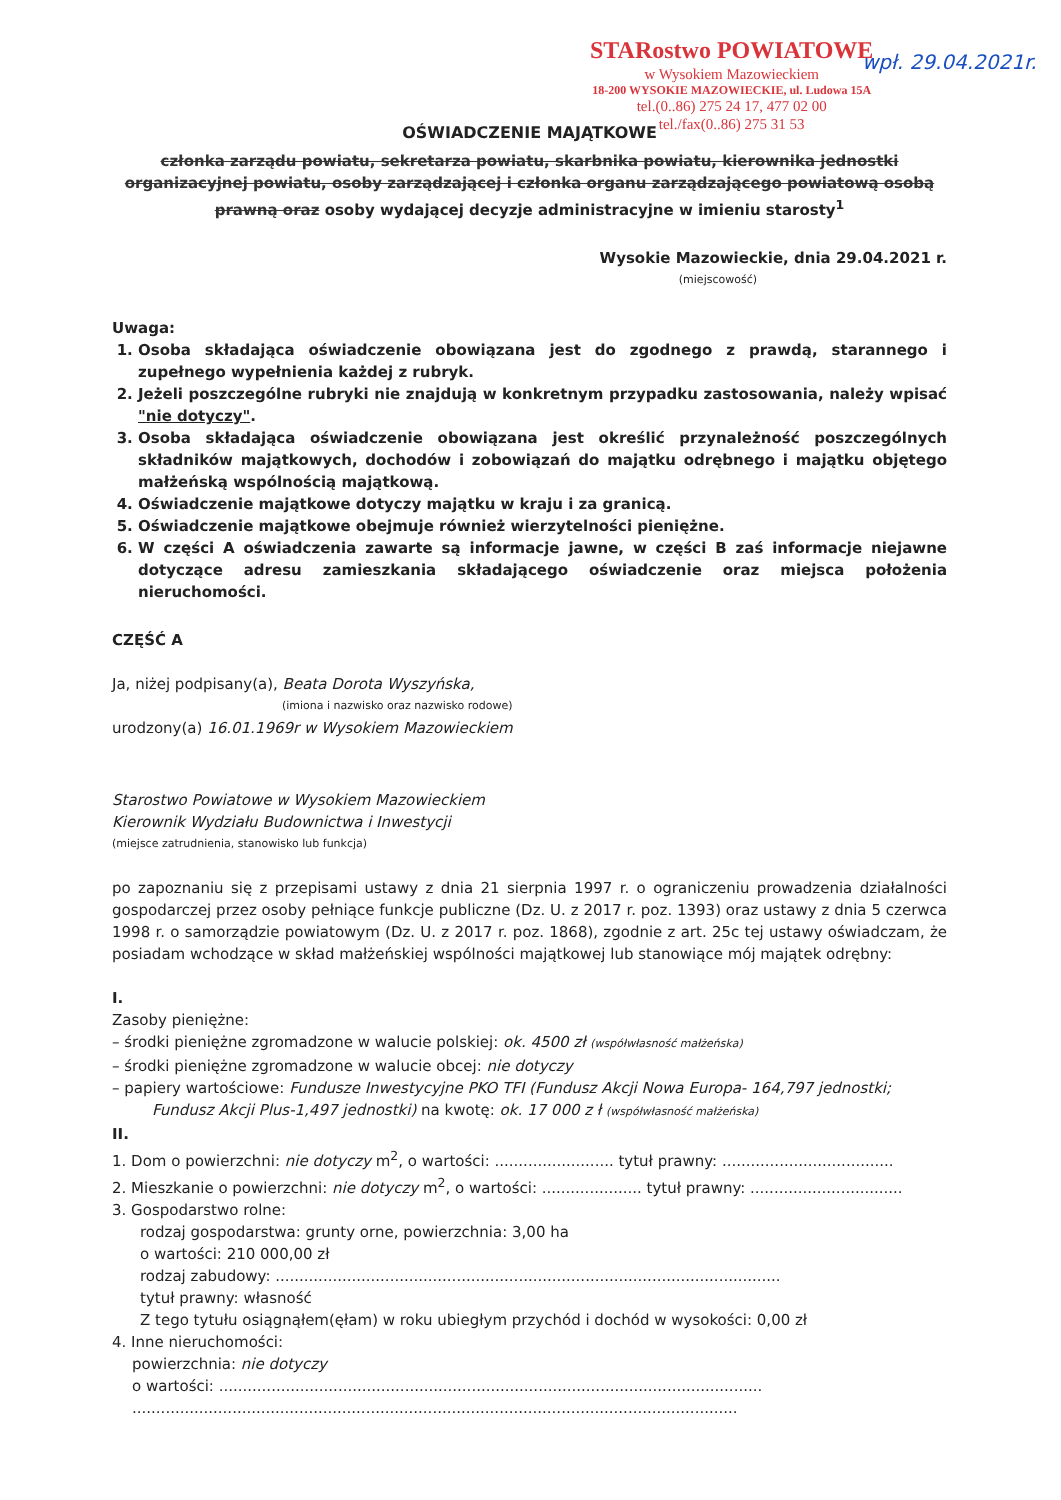STARostwo POWIATOWE
w Wysokiem Mazowieckiem
18-200 WYSOKIE MAZOWIECKIE, ul. Ludowa 15A
tel.(0..86) 275 24 17, 477 02 00
tel./fax(0..86) 275 31 53
wpł. 29.04.2021r.
OŚWIADCZENIE MAJĄTKOWE
członka zarządu powiatu, sekretarza powiatu, skarbnika powiatu, kierownika jednostki organizacyjnej powiatu, osoby zarządzającej i członka organu zarządzającego powiatową osobą prawną oraz osoby wydającej decyzje administracyjne w imieniu starosty<sup>1</sup>
Wysokie Mazowieckie, dnia 29.04.2021 r.
(miejscowość)
Uwaga:
1. Osoba składająca oświadczenie obowiązana jest do zgodnego z prawdą, starannego i zupełnego wypełnienia każdej z rubryk.
2. Jeżeli poszczególne rubryki nie znajdują w konkretnym przypadku zastosowania, należy wpisać "nie dotyczy".
3. Osoba składająca oświadczenie obowiązana jest określić przynależność poszczególnych składników majątkowych, dochodów i zobowiązań do majątku odrębnego i majątku objętego małżeńską wspólnością majątkową.
4. Oświadczenie majątkowe dotyczy majątku w kraju i za granicą.
5. Oświadczenie majątkowe obejmuje również wierzytelności pieniężne.
6. W części A oświadczenia zawarte są informacje jawne, w części B zaś informacje niejawne dotyczące adresu zamieszkania składającego oświadczenie oraz miejsca położenia nieruchomości.
CZĘŚĆ A
Ja, niżej podpisany(a), Beata Dorota Wyszyńska,
(imiona i nazwisko oraz nazwisko rodowe)
urodzony(a) 16.01.1969r w Wysokiem Mazowieckiem
Starostwo Powiatowe w Wysokiem Mazowieckiem
Kierownik Wydziału Budownictwa i Inwestycji
(miejsce zatrudnienia, stanowisko lub funkcja)
po zapoznaniu się z przepisami ustawy z dnia 21 sierpnia 1997 r. o ograniczeniu prowadzenia działalności gospodarczej przez osoby pełniące funkcje publiczne (Dz. U. z 2017 r. poz. 1393) oraz ustawy z dnia 5 czerwca 1998 r. o samorządzie powiatowym (Dz. U. z 2017 r. poz. 1868), zgodnie z art. 25c tej ustawy oświadczam, że posiadam wchodzące w skład małżeńskiej wspólności majątkowej lub stanowiące mój majątek odrębny:
I.
Zasoby pieniężne:
– środki pieniężne zgromadzone w walucie polskiej: ok. 4500 zł (współwłasność małżeńska)
– środki pieniężne zgromadzone w walucie obcej: nie dotyczy
– papiery wartościowe: Fundusze Inwestycyjne PKO TFI (Fundusz Akcji Nowa Europa- 164,797 jednostki;
Fundusz Akcji Plus-1,497 jednostki) na kwotę: ok. 17 000 z ł (współwłasność małżeńska)
II.
1. Dom o powierzchni: nie dotyczy m<sup>2</sup>, o wartości: ......................... tytuł prawny: ....................................
2. Mieszkanie o powierzchni: nie dotyczy m<sup>2</sup>, o wartości: ..................... tytuł prawny: ................................
3. Gospodarstwo rolne:
rodzaj gospodarstwa: grunty orne, powierzchnia: 3,00 ha
o wartości: 210 000,00 zł
rodzaj zabudowy: ..........................................................................................................
tytuł prawny: własność
Z tego tytułu osiągnąłem(ęłam) w roku ubiegłym przychód i dochód w wysokości: 0,00 zł
4. Inne nieruchomości:
powierzchnia: nie dotyczy
o wartości: ..................................................................................................................
...............................................................................................................................